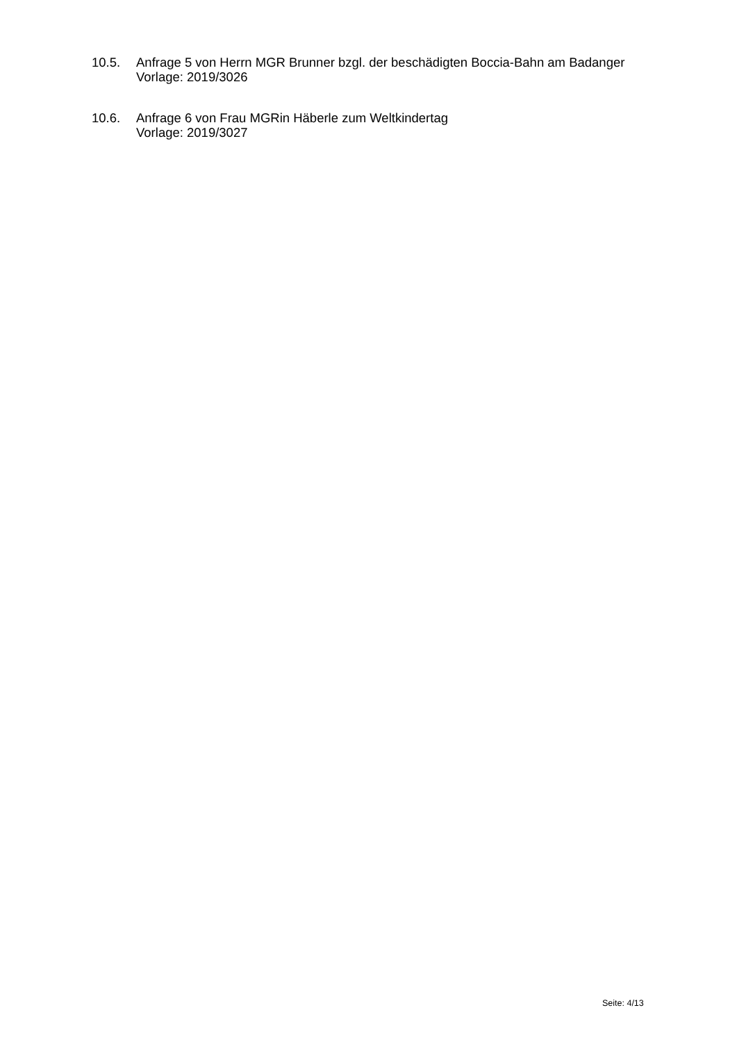10.5. Anfrage 5 von Herrn MGR Brunner bzgl. der beschädigten Boccia-Bahn am Badanger
Vorlage: 2019/3026
10.6. Anfrage 6 von Frau MGRin Häberle zum Weltkindertag
Vorlage: 2019/3027
Seite: 4/13